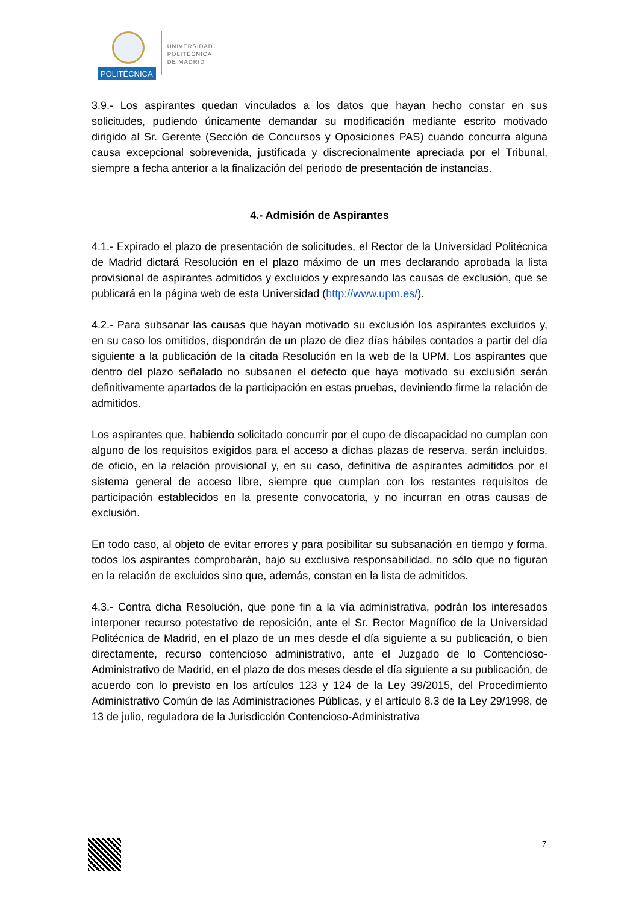POLITÉCNICA
UNIVERSIDAD
POLITÉCNICA
DE MADRID
3.9.- Los aspirantes quedan vinculados a los datos que hayan hecho constar en sus solicitudes, pudiendo únicamente demandar su modificación mediante escrito motivado dirigido al Sr. Gerente (Sección de Concursos y Oposiciones PAS) cuando concurra alguna causa excepcional sobrevenida, justificada y discrecionalmente apreciada por el Tribunal, siempre a fecha anterior a la finalización del periodo de presentación de instancias.
4.- Admisión de Aspirantes
4.1.- Expirado el plazo de presentación de solicitudes, el Rector de la Universidad Politécnica de Madrid dictará Resolución en el plazo máximo de un mes declarando aprobada la lista provisional de aspirantes admitidos y excluidos y expresando las causas de exclusión, que se publicará en la página web de esta Universidad (http://www.upm.es/).
4.2.- Para subsanar las causas que hayan motivado su exclusión los aspirantes excluidos y, en su caso los omitidos, dispondrán de un plazo de diez días hábiles contados a partir del día siguiente a la publicación de la citada Resolución en la web de la UPM. Los aspirantes que dentro del plazo señalado no subsanen el defecto que haya motivado su exclusión serán definitivamente apartados de la participación en estas pruebas, deviniendo firme la relación de admitidos.
Los aspirantes que, habiendo solicitado concurrir por el cupo de discapacidad no cumplan con alguno de los requisitos exigidos para el acceso a dichas plazas de reserva, serán incluidos, de oficio, en la relación provisional y, en su caso, definitiva de aspirantes admitidos por el sistema general de acceso libre, siempre que cumplan con los restantes requisitos de participación establecidos en la presente convocatoria, y no incurran en otras causas de exclusión.
En todo caso, al objeto de evitar errores y para posibilitar su subsanación en tiempo y forma, todos los aspirantes comprobarán, bajo su exclusiva responsabilidad, no sólo que no figuran en la relación de excluidos sino que, además, constan en la lista de admitidos.
4.3.- Contra dicha Resolución, que pone fin a la vía administrativa, podrán los interesados interponer recurso potestativo de reposición, ante el Sr. Rector Magnífico de la Universidad Politécnica de Madrid, en el plazo de un mes desde el día siguiente a su publicación, o bien directamente, recurso contencioso administrativo, ante el Juzgado de lo Contencioso-Administrativo de Madrid, en el plazo de dos meses desde el día siguiente a su publicación, de acuerdo con lo previsto en los artículos 123 y 124 de la Ley 39/2015, del Procedimiento Administrativo Común de las Administraciones Públicas, y el artículo 8.3 de la Ley 29/1998, de 13 de julio, reguladora de la Jurisdicción Contencioso-Administrativa
7